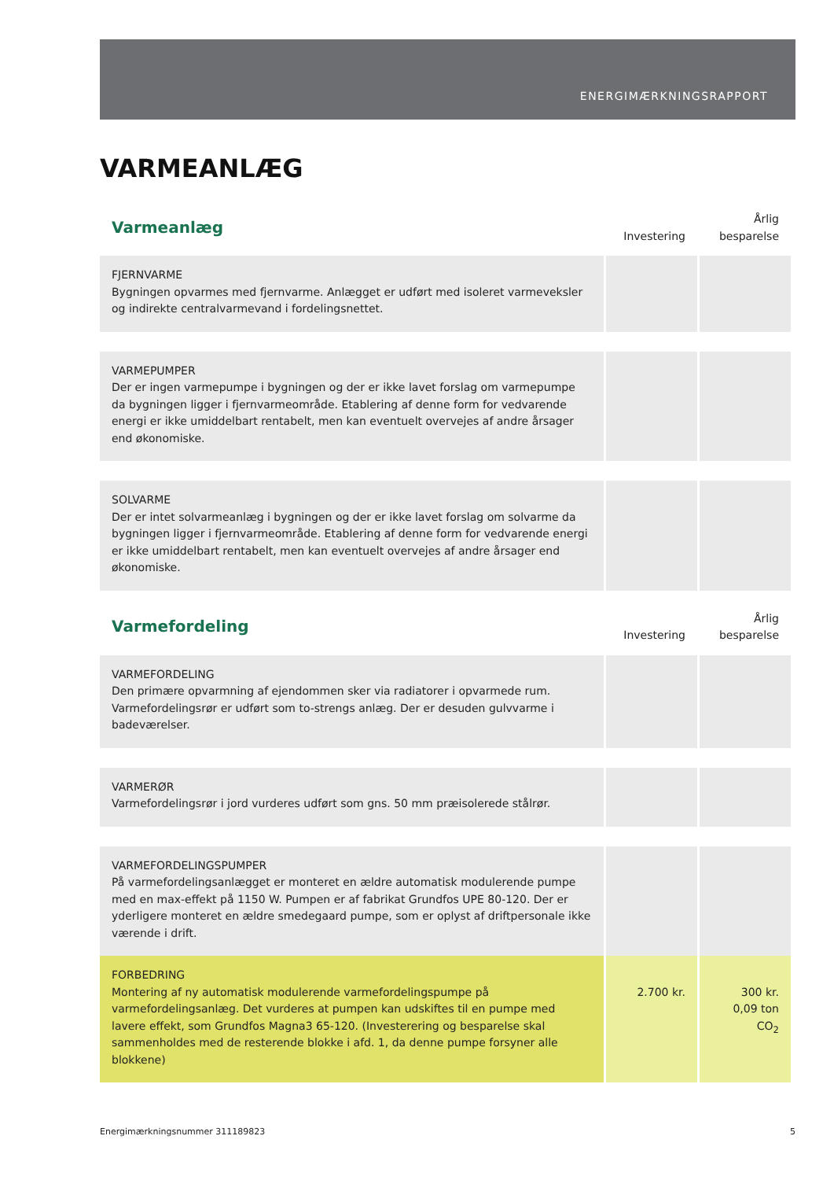ENERGIMÆRKNINGSRAPPORT
VARMEANLÆG
| Varmeanlæg | Investering | Årlig besparelse |
| --- | --- | --- |
| FJERNVARME Bygningen opvarmes med fjernvarme. Anlægget er udført med isoleret varmeveksler og indirekte centralvarmevand i fordelingsnettet. | | |
| VARMEPUMPER Der er ingen varmepumpe i bygningen og der er ikke lavet forslag om varmepumpe da bygningen ligger i fjernvarmeområde. Etablering af denne form for vedvarende energi er ikke umiddelbart rentabelt, men kan eventuelt overvejes af andre årsager end økonomiske. | | |
| SOLVARME Der er intet solvarmeanlæg i bygningen og der er ikke lavet forslag om solvarme da bygningen ligger i fjernvarmeområde. Etablering af denne form for vedvarende energi er ikke umiddelbart rentabelt, men kan eventuelt overvejes af andre årsager end økonomiske. | | |
| Varmefordeling | Investering | Årlig besparelse |
| VARMEFORDELING Den primære opvarmning af ejendommen sker via radiatorer i opvarmede rum. Varmefordelingsrør er udført som to-strengs anlæg. Der er desuden gulvvarme i badeværelser. | | |
| VARMERØR Varmefordelingsrør i jord vurderes udført som gns. 50 mm præisolerede stålrør. | | |
| VARMEFORDELINGSPUMPER På varmefordelingsanlægget er monteret en ældre automatisk modulerende pumpe med en max-effekt på 1150 W. Pumpen er af fabrikat Grundfos UPE 80-120. Der er yderligere monteret en ældre smedegaard pumpe, som er oplyst af driftpersonale ikke værende i drift. | | |
| FORBEDRING Montering af ny automatisk modulerende varmefordelingspumpe på varmefordelingsanlæg. Det vurderes at pumpen kan udskiftes til en pumpe med lavere effekt, som Grundfos Magna3 65-120. (Investerering og besparelse skal sammenholdes med de resterende blokke i afd. 1, da denne pumpe forsyner alle blokkene) | 2.700 kr. | 300 kr. 0,09 ton CO<sub>2</sub> |
Energimærkningsnummer 311189823 5